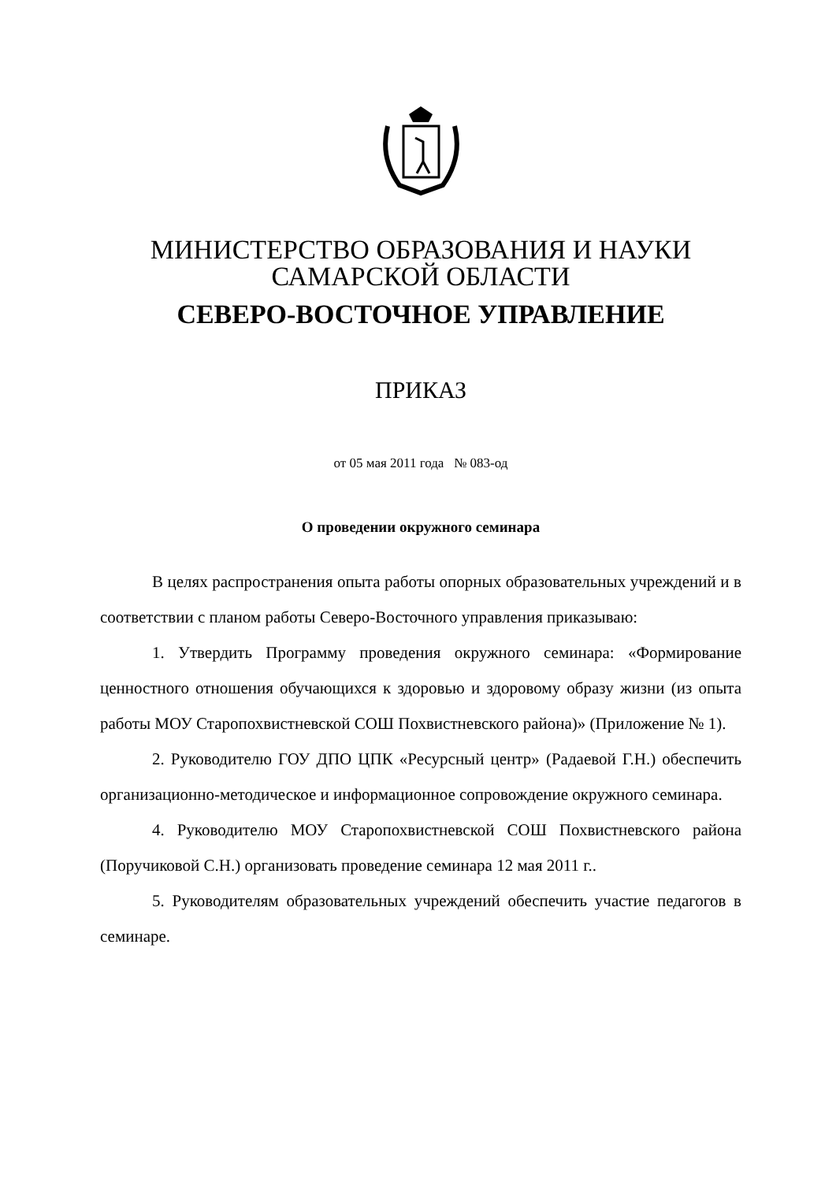МИНИСТЕРСТВО ОБРАЗОВАНИЯ И НАУКИ
САМАРСКОЙ ОБЛАСТИ
СЕВЕРО-ВОСТОЧНОЕ УПРАВЛЕНИЕ
ПРИКАЗ
от 05 мая 2011 года № 083-од
О проведении окружного семинара
В целях распространения опыта работы опорных образовательных учреждений и в соответствии с планом работы Северо-Восточного управления приказываю:
1. Утвердить Программу проведения окружного семинара: «Формирование ценностного отношения обучающихся к здоровью и здоровому образу жизни (из опыта работы МОУ Старопохвистневской СОШ Похвистневского района)» (Приложение № 1).
2. Руководителю ГОУ ДПО ЦПК «Ресурсный центр» (Радаевой Г.Н.) обеспечить организационно-методическое и информационное сопровождение окружного семинара.
4. Руководителю МОУ Старопохвистневской СОШ Похвистневского района (Поручиковой С.Н.) организовать проведение семинара 12 мая 2011 г..
5. Руководителям образовательных учреждений обеспечить участие педагогов в семинаре.